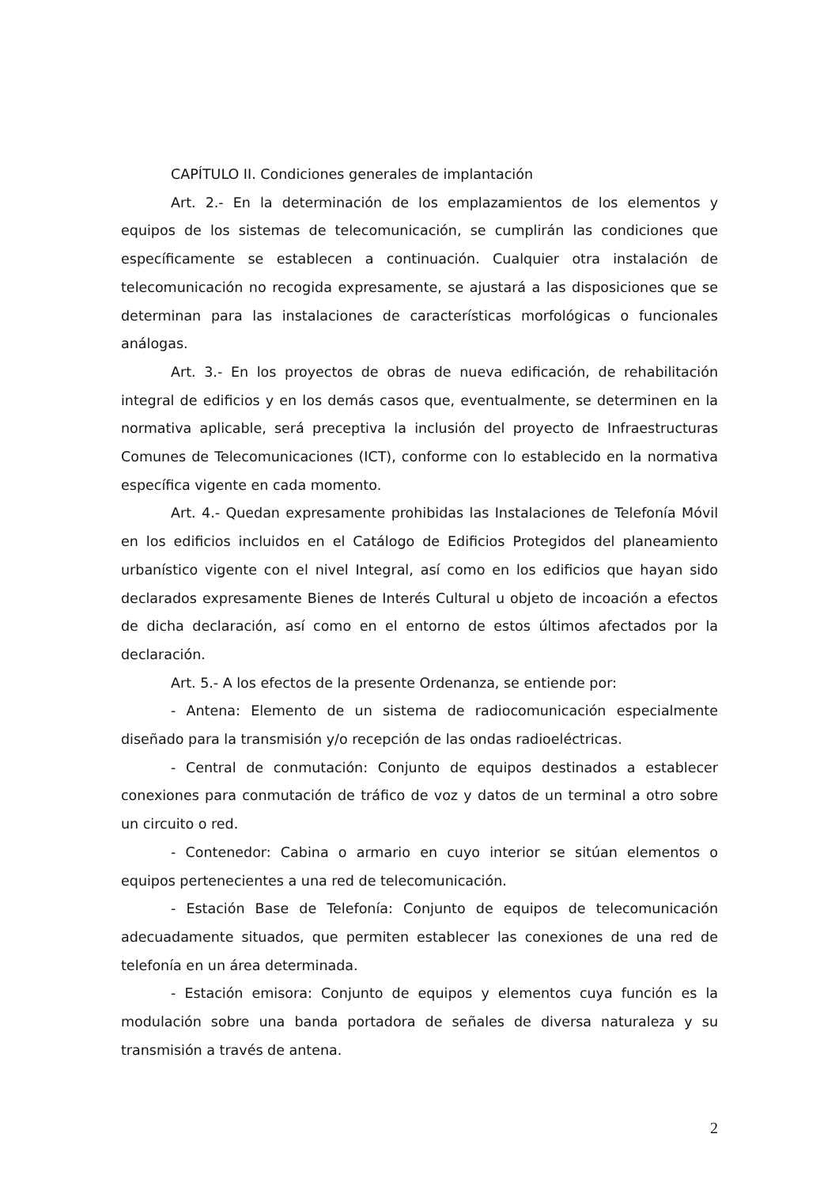CAPÍTULO II. Condiciones generales de implantación
Art. 2.- En la determinación de los emplazamientos de los elementos y equipos de los sistemas de telecomunicación, se cumplirán las condiciones que específicamente se establecen a continuación. Cualquier otra instalación de telecomunicación no recogida expresamente, se ajustará a las disposiciones que se determinan para las instalaciones de características morfológicas o funcionales análogas.
Art. 3.- En los proyectos de obras de nueva edificación, de rehabilitación integral de edificios y en los demás casos que, eventualmente, se determinen en la normativa aplicable, será preceptiva la inclusión del proyecto de Infraestructuras Comunes de Telecomunicaciones (ICT), conforme con lo establecido en la normativa específica vigente en cada momento.
Art. 4.- Quedan expresamente prohibidas las Instalaciones de Telefonía Móvil en los edificios incluidos en el Catálogo de Edificios Protegidos del planeamiento urbanístico vigente con el nivel Integral, así como en los edificios que hayan sido declarados expresamente Bienes de Interés Cultural u objeto de incoación a efectos de dicha declaración, así como en el entorno de estos últimos afectados por la declaración.
Art. 5.- A los efectos de la presente Ordenanza, se entiende por:
- Antena: Elemento de un sistema de radiocomunicación especialmente diseñado para la transmisión y/o recepción de las ondas radioeléctricas.
- Central de conmutación: Conjunto de equipos destinados a establecer conexiones para conmutación de tráfico de voz y datos de un terminal a otro sobre un circuito o red.
- Contenedor: Cabina o armario en cuyo interior se sitúan elementos o equipos pertenecientes a una red de telecomunicación.
- Estación Base de Telefonía: Conjunto de equipos de telecomunicación adecuadamente situados, que permiten establecer las conexiones de una red de telefonía en un área determinada.
- Estación emisora: Conjunto de equipos y elementos cuya función es la modulación sobre una banda portadora de señales de diversa naturaleza y su transmisión a través de antena.
2